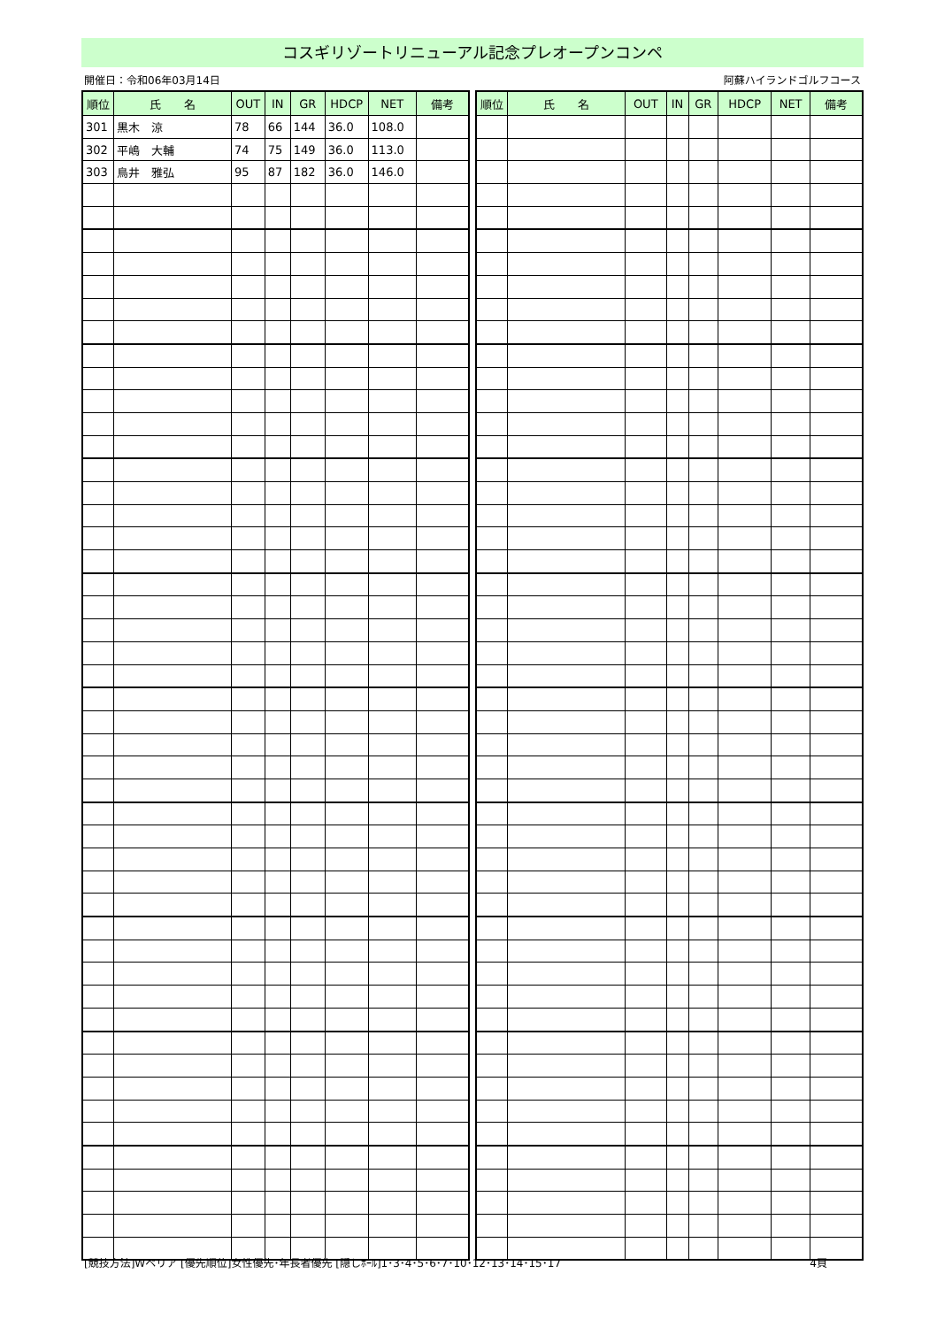コスギリゾートリニューアル記念プレオープンコンペ
開催日：令和06年03月14日 阿蘇ハイランドゴルフコース
| 順位 | 氏 名 | OUT | IN | GR | HDCP | NET | 備考 |
| --- | --- | --- | --- | --- | --- | --- | --- |
| 301 | 黒木 涼 | 78 | 66 | 144 | 36.0 | 108.0 | |
| 302 | 平嶋 大輔 | 74 | 75 | 149 | 36.0 | 113.0 | |
| 303 | 鳥井 雅弘 | 95 | 87 | 182 | 36.0 | 146.0 | |
| 順位 | 氏 名 | OUT | IN | GR | HDCP | NET | 備考 |
| --- | --- | --- | --- | --- | --- | --- | --- |
[競技方法]Wペリア [優先順位]女性優先･年長者優先 [隠しﾎｰﾙ]1･3･4･5･6･7･10･12･13･14･15･17 4頁